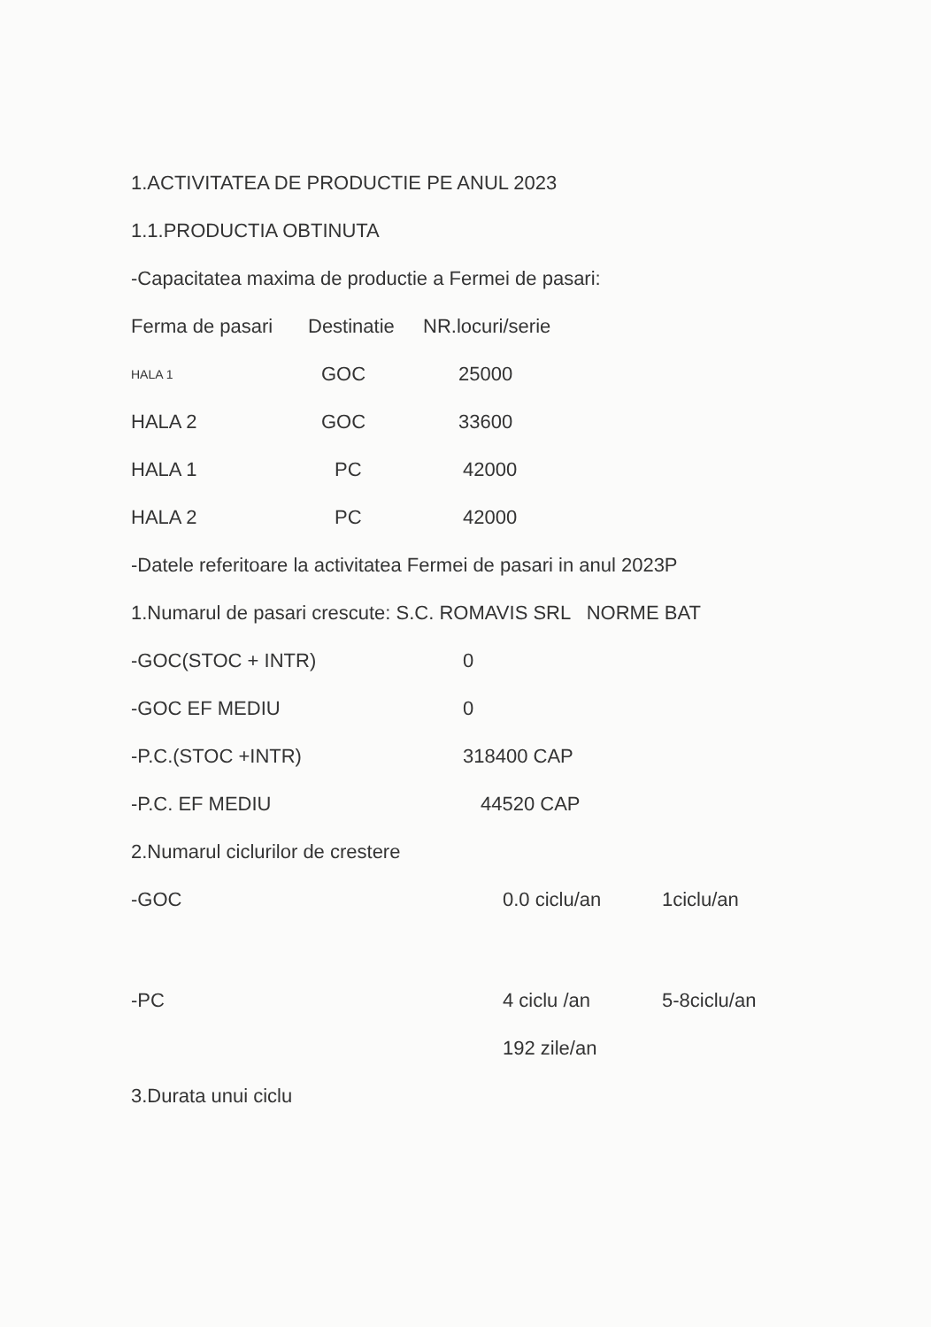1.ACTIVITATEA DE PRODUCTIE PE ANUL 2023
1.1.PRODUCTIA OBTINUTA
-Capacitatea maxima de productie a Fermei de pasari:
| Ferma de pasari | Destinatie | NR.locuri/serie |
| HALA 1 | GOC | 25000 |
| HALA 2 | GOC | 33600 |
| HALA 1 | PC | 42000 |
| HALA 2 | PC | 42000 |
-Datele referitoare la activitatea Fermei de pasari in anul 2023P
1.Numarul de pasari crescute: S.C. ROMAVIS SRL NORME BAT
| -GOC(STOC + INTR) | 0 |
| -GOC EF MEDIU | 0 |
| -P.C.(STOC +INTR) | 318400 CAP |
| -P.C. EF MEDIU | 44520 CAP |
2.Numarul ciclurilor de crestere
| -GOC | 0.0 ciclu/an | 1ciclu/an |
| -PC | 4 ciclu /an | 5-8ciclu/an |
| | 192 zile/an | |
3.Durata unui ciclu